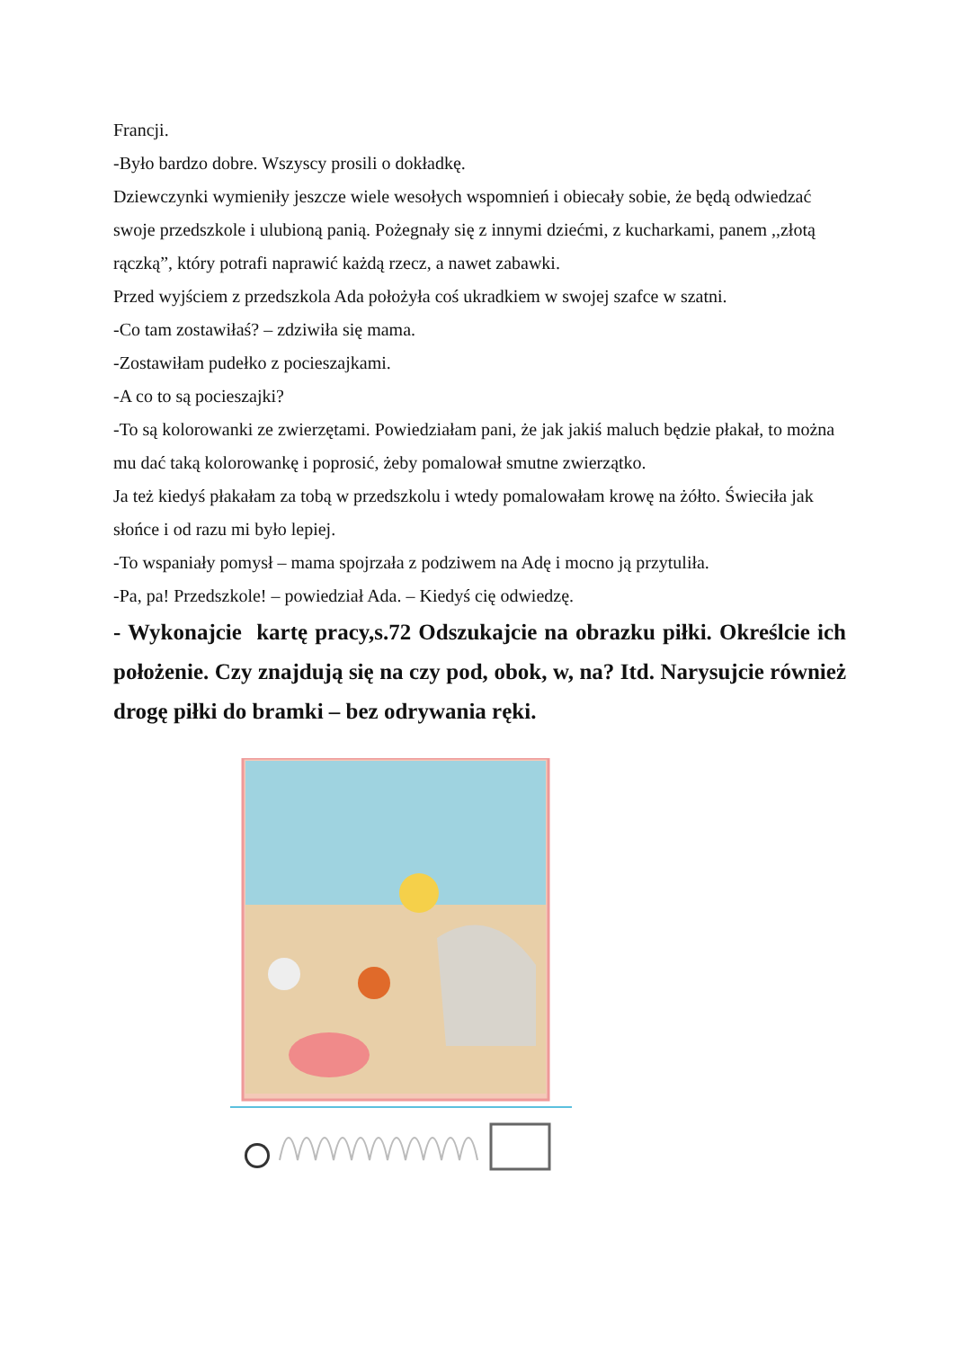Francji.
-Było bardzo dobre. Wszyscy prosili o dokładkę.
Dziewczynki wymieniły jeszcze wiele wesołych wspomnień i obiecały sobie, że będą odwiedzać swoje przedszkole i ulubioną panią. Pożegnały się z innymi dziećmi, z kucharkami, panem ,,złotą rączką”, który potrafi naprawić każdą rzecz, a nawet zabawki.
Przed wyjściem z przedszkola Ada położyła coś ukradkiem w swojej szafce w szatni.
-Co tam zostawiłaś? – zdziwiła się mama.
-Zostawiłam pudełko z pocieszajkami.
-A co to są pocieszajki?
-To są kolorowanki ze zwierzętami. Powiedziałam pani, że jak jakiś maluch będzie płakał, to można mu dać taką kolorowankę i poprosić, żeby pomalował smutne zwierzątko.
Ja też kiedyś płakałam za tobą w przedszkolu i wtedy pomalowałam krowę na żółto. Świeciła jak słońce i od razu mi było lepiej.
-To wspaniały pomysł – mama spojrzała z podziwem na Adę i mocno ją przytuliła.
-Pa, pa! Przedszkole! – powiedział Ada. – Kiedyś cię odwiedzę.
- Wykonajcie kartę pracy,s.72 Odszukajcie na obrazku piłki. Określcie ich położenie. Czy znajdują się na czy pod, obok, w, na? Itd. Narysujcie również drogę piłki do bramki – bez odrywania ręki.